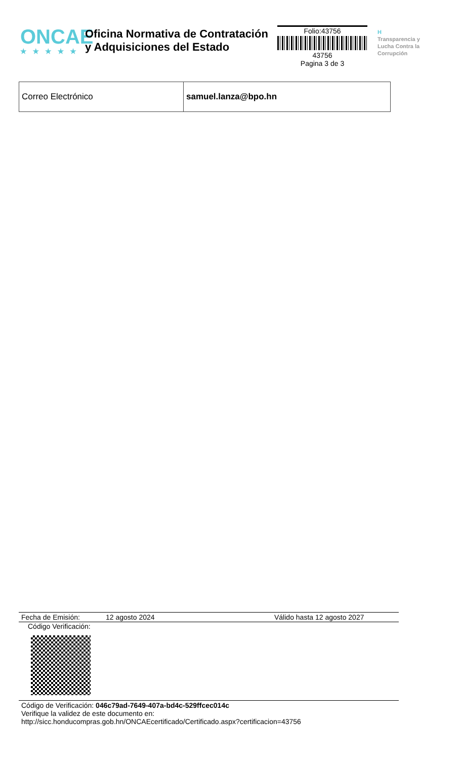ONCAE
★★★★★
Oficina Normativa de Contratación y Adquisiciones del Estado
Folio:43756
43756
Pagina 3 de 3
H
Transparencia y
Lucha Contra la
Corrupción
| Correo Electrónico | samuel.lanza@bpo.hn |
Fecha de Emisión: 12 agosto 2024 Válido hasta 12 agosto 2027
Código Verificación:
Código de Verificación: 046c79ad-7649-407a-bd4c-529ffcec014c
Verifique la validez de este documento en:
http://sicc.honducompras.gob.hn/ONCAEcertificado/Certificado.aspx?certificacion=43756